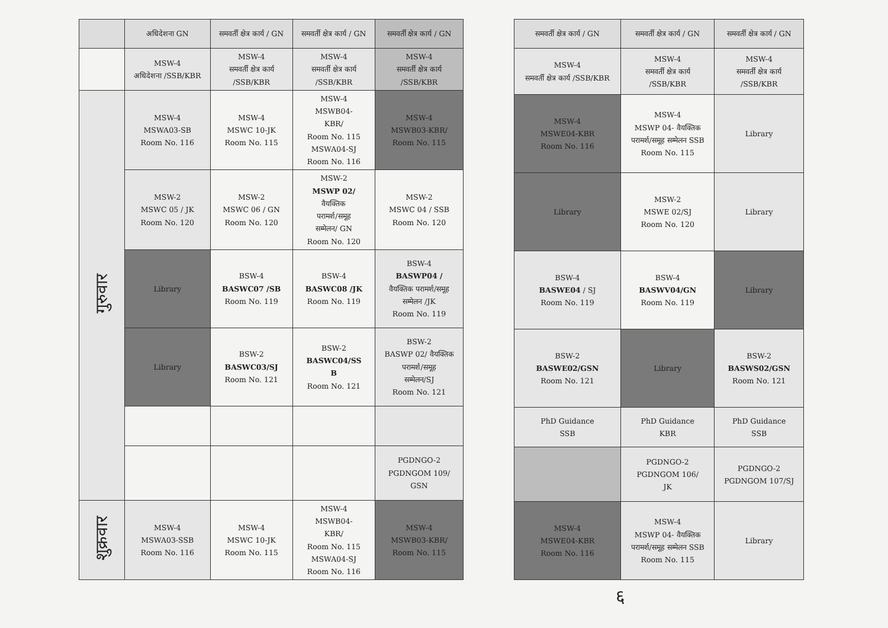| | अधिदेशना GN | समवर्ती क्षेत्र कार्य / GN | समवर्ती क्षेत्र कार्य / GN | समवर्ती क्षेत्र कार्य / GN |
| --- | --- | --- | --- | --- |
| | MSW-4 अधिदेशना /SSB/KBR | MSW-4 समवर्ती क्षेत्र कार्य /SSB/KBR | MSW-4 समवर्ती क्षेत्र कार्य /SSB/KBR | MSW-4 समवर्ती क्षेत्र कार्य /SSB/KBR |
| गुरुवार | MSW-4 MSWA03-SB Room No. 116 | MSW-4 MSWC 10-JK Room No. 115 | MSW-4 MSWB04- KBR/ Room No. 115 MSWA04-SJ Room No. 116 | MSW-4 MSWB03-KBR/ Room No. 115 |
| | MSW-2 MSWC 05 / JK Room No. 120 | MSW-2 MSWC 06 / GN Room No. 120 | MSW-2 MSWP 02/ वैयक्तिक परामर्श/समूह सम्मेलन/ GN Room No. 120 | MSW-2 MSWC 04 / SSB Room No. 120 |
| | Library | BSW-4 BASWC07 /SB Room No. 119 | BSW-4 BASWC08 /JK Room No. 119 | BSW-4 BASWP04 / वैयक्तिक परामर्श/समूह सम्मेलन /JK Room No. 119 |
| | Library | BSW-2 BASWC03/SJ Room No. 121 | BSW-2 BASWC04/SS B Room No. 121 | BSW-2 BASWP 02/ वैयक्तिक परामर्श/समूह सम्मेलन/SJ Room No. 121 |
| | | | | PGDNGO-2 PGDNGOM 109/ GSN |
| शुक्रवार | MSW-4 MSWA03-SSB Room No. 116 | MSW-4 MSWC 10-JK Room No. 115 | MSW-4 MSWB04- KBR/ Room No. 115 MSWA04-SJ Room No. 116 | MSW-4 MSWB03-KBR/ Room No. 115 |
| समवर्ती क्षेत्र कार्य / GN | समवर्ती क्षेत्र कार्य / GN | समवर्ती क्षेत्र कार्य / GN |
| --- | --- | --- |
| MSW-4 समवर्ती क्षेत्र कार्य /SSB/KBR | MSW-4 समवर्ती क्षेत्र कार्य /SSB/KBR | MSW-4 समवर्ती क्षेत्र कार्य /SSB/KBR |
| MSW-4 MSWE04-KBR Room No. 116 | MSW-4 MSWP 04- वैयक्तिक परामर्श/समूह सम्मेलन SSB Room No. 115 | Library |
| Library | MSW-2 MSWE 02/SJ Room No. 120 | Library |
| BSW-4 BASWE04 / SJ Room No. 119 | BSW-4 BASWV04/GN Room No. 119 | Library |
| BSW-2 BASWE02/GSN Room No. 121 | Library | BSW-2 BASWS02/GSN Room No. 121 |
| PhD Guidance SSB | PhD Guidance KBR | PhD Guidance SSB |
| | PGDNGO-2 PGDNGOM 106/ JK | PGDNGO-2 PGDNGOM 107/SJ |
| MSW-4 MSWE04-KBR Room No. 116 | MSW-4 MSWP 04- वैयक्तिक परामर्श/समूह सम्मेलन SSB Room No. 115 | Library |
६